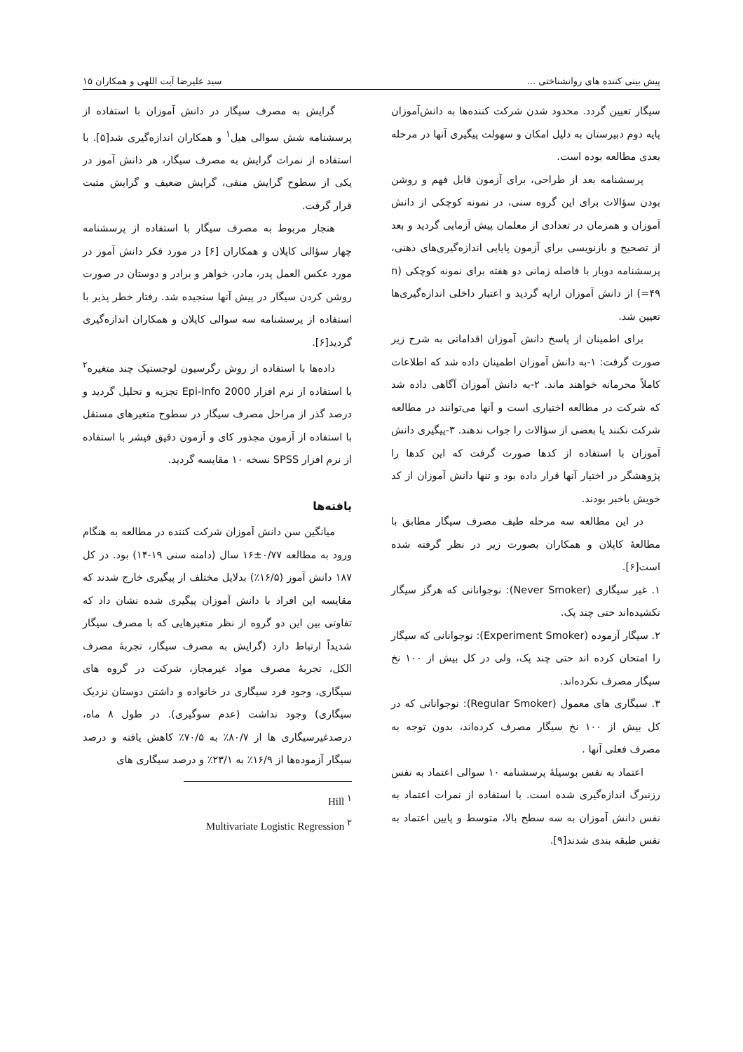پیش بینی کننده های روانشناختی ... سید علیرضا آیت اللهی و همکاران ۱۵
سیگار تعیین گردد. محدود شدن شرکت کننده‌ها به دانش‌آموزان پایه دوم دبیرستان به دلیل امکان و سهولت پیگیری آنها در مرحله بعدی مطالعه بوده است.
پرسشنامه بعد از طراحی، برای آزمون قابل فهم و روشن بودن سؤالات برای این گروه سنی، در نمونه کوچکی از دانش آموزان و همزمان در تعدادی از معلمان پیش آزمایی گردید و بعد از تصحیح و بازنویسی برای آزمون پایایی اندازه‌گیری‌های ذهنی، پرسشنامه دوبار با فاصله زمانی دو هفته برای نمونه کوچکی (n =۴۹) از دانش آموزان ارایه گردید و اعتبار داخلی اندازه‌گیری‌ها تعیین شد.
برای اطمینان از پاسخ دانش آموزان اقداماتی به شرح زیر صورت گرفت: ۱-به دانش آموزان اطمینان داده شد که اطلاعات کاملاً محرمانه خواهند ماند. ۲-به دانش آموزان آگاهی داده شد که شرکت در مطالعه اختیاری است و آنها می‌توانند در مطالعه شرکت نکنند یا بعضی از سؤالات را جواب ندهند. ۳-پیگیری دانش آموزان با استفاده از کدها صورت گرفت که این کدها را پژوهشگر در اختیار آنها قرار داده بود و تنها دانش آموزان از کد خویش باخبر بودند.
در این مطالعه سه مرحله طیف مصرف سیگار مطابق با مطالعهٔ کاپلان و همکاران بصورت زیر در نظر گرفته شده است[۶].
۱. غیر سیگاری (Never Smoker): نوجوانانی که هرگز سیگار نکشیده‌اند حتی چند پک.
۲. سیگار آزموده (Experiment Smoker): نوجوانانی که سیگار را امتحان کرده اند حتی چند پک، ولی در کل بیش از ۱۰۰ نخ سیگار مصرف نکرده‌اند.
۳. سیگاری های معمول (Regular Smoker): نوجوانانی که در کل بیش از ۱۰۰ نخ سیگار مصرف کرده‌اند، بدون توجه به مصرف فعلی آنها .
اعتماد به نفس بوسیلهٔ پرسشنامه ۱۰ سوالی اعتماد به نفس رزنبرگ اندازه‌گیری شده است. با استفاده از نمرات اعتماد به نفس دانش آموزان به سه سطح بالا، متوسط و پایین اعتماد به نفس طبقه بندی شدند[۹].
گرایش به مصرف سیگار در دانش آموزان با استفاده از پرسشنامه شش سوالی هیل<sup>۱</sup> و همکاران اندازه‌گیری شد[۵]. با استفاده از نمرات گرایش به مصرف سیگار، هر دانش آموز در یکی از سطوح گرایش منفی، گرایش ضعیف و گرایش مثبت قرار گرفت.
هنجار مربوط به مصرف سیگار با استفاده از پرسشنامه چهار سؤالی کاپلان و همکاران [۶] در مورد فکر دانش آموز در مورد عکس العمل پدر، مادر، خواهر و برادر و دوستان در صورت روشن کردن سیگار در پیش آنها سنجیده شد. رفتار خطر پذیر با استفاده از پرسشنامه سه سوالی کاپلان و همکاران اندازه‌گیری گردید[۶].
داده‌ها با استفاده از روش رگرسیون لوجستیک چند متغیره<sup>۲</sup> با استفاده از نرم افزار Epi-Info 2000 تجزیه و تحلیل گردید و درصد گذر از مراحل مصرف سیگار در سطوح متغیرهای مستقل با استفاده از آزمون مجذور کای و آزمون دقیق فیشر با استفاده از نرم افزار SPSS نسخه ۱۰ مقایسه گردید.
یافته‌ها
میانگین سن دانش آموزان شرکت کننده در مطالعه به هنگام ورود به مطالعه ۰/۷۷±۱۶ سال (دامنه سنی ۱۹-۱۴) بود. در کل ۱۸۷ دانش آموز (۱۶/۵٪) بدلایل مختلف از پیگیری خارج شدند که مقایسه این افراد با دانش آموزان پیگیری شده نشان داد که تفاوتی بین این دو گروه از نظر متغیرهایی که با مصرف سیگار شدیداً ارتباط دارد (گرایش به مصرف سیگار، تجربهٔ مصرف الکل، تجربهٔ مصرف مواد غیرمجاز، شرکت در گروه های سیگاری، وجود فرد سیگاری در خانواده و داشتن دوستان نزدیک سیگاری) وجود نداشت (عدم سوگیری). در طول ۸ ماه، درصدغیرسیگاری ها از ۸۰/۷٪ به ۷۰/۵٪ کاهش یافته و درصد سیگار آزموده‌ها از ۱۶/۹٪ به ۲۳/۱٪ و درصد سیگاری های
<sup>۱</sup> Hill
<sup>۲</sup> Multivariate Logistic Regression